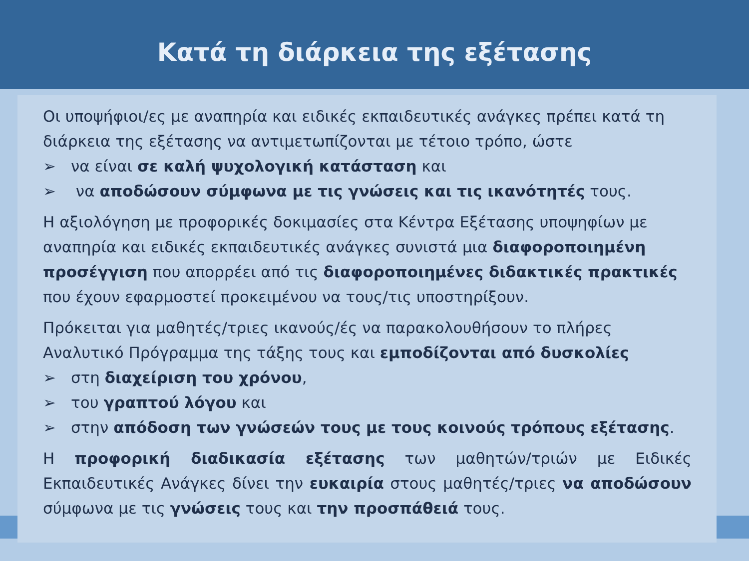Κατά τη διάρκεια της εξέτασης
Οι υποψήφιοι/ες με αναπηρία και ειδικές εκπαιδευτικές ανάγκες πρέπει κατά τη διάρκεια της εξέτασης να αντιμετωπίζονται με τέτοιο τρόπο, ώστε
➢ να είναι σε καλή ψυχολογική κατάσταση και
➢ να αποδώσουν σύμφωνα με τις γνώσεις και τις ικανότητές τους.
Η αξιολόγηση με προφορικές δοκιμασίες στα Κέντρα Εξέτασης υποψηφίων με αναπηρία και ειδικές εκπαιδευτικές ανάγκες συνιστά μια διαφοροποιημένη προσέγγιση που απορρέει από τις διαφοροποιημένες διδακτικές πρακτικές που έχουν εφαρμοστεί προκειμένου να τους/τις υποστηρίξουν.
Πρόκειται για μαθητές/τριες ικανούς/ές να παρακολουθήσουν το πλήρες Αναλυτικό Πρόγραμμα της τάξης τους και εμποδίζονται από δυσκολίες
➢ στη διαχείριση του χρόνου,
➢ του γραπτού λόγου και
➢ στην απόδοση των γνώσεών τους με τους κοινούς τρόπους εξέτασης.
Η προφορική διαδικασία εξέτασης των μαθητών/τριών με Ειδικές Εκπαιδευτικές Ανάγκες δίνει την ευκαιρία στους μαθητές/τριες να αποδώσουν σύμφωνα με τις γνώσεις τους και την προσπάθειά τους.